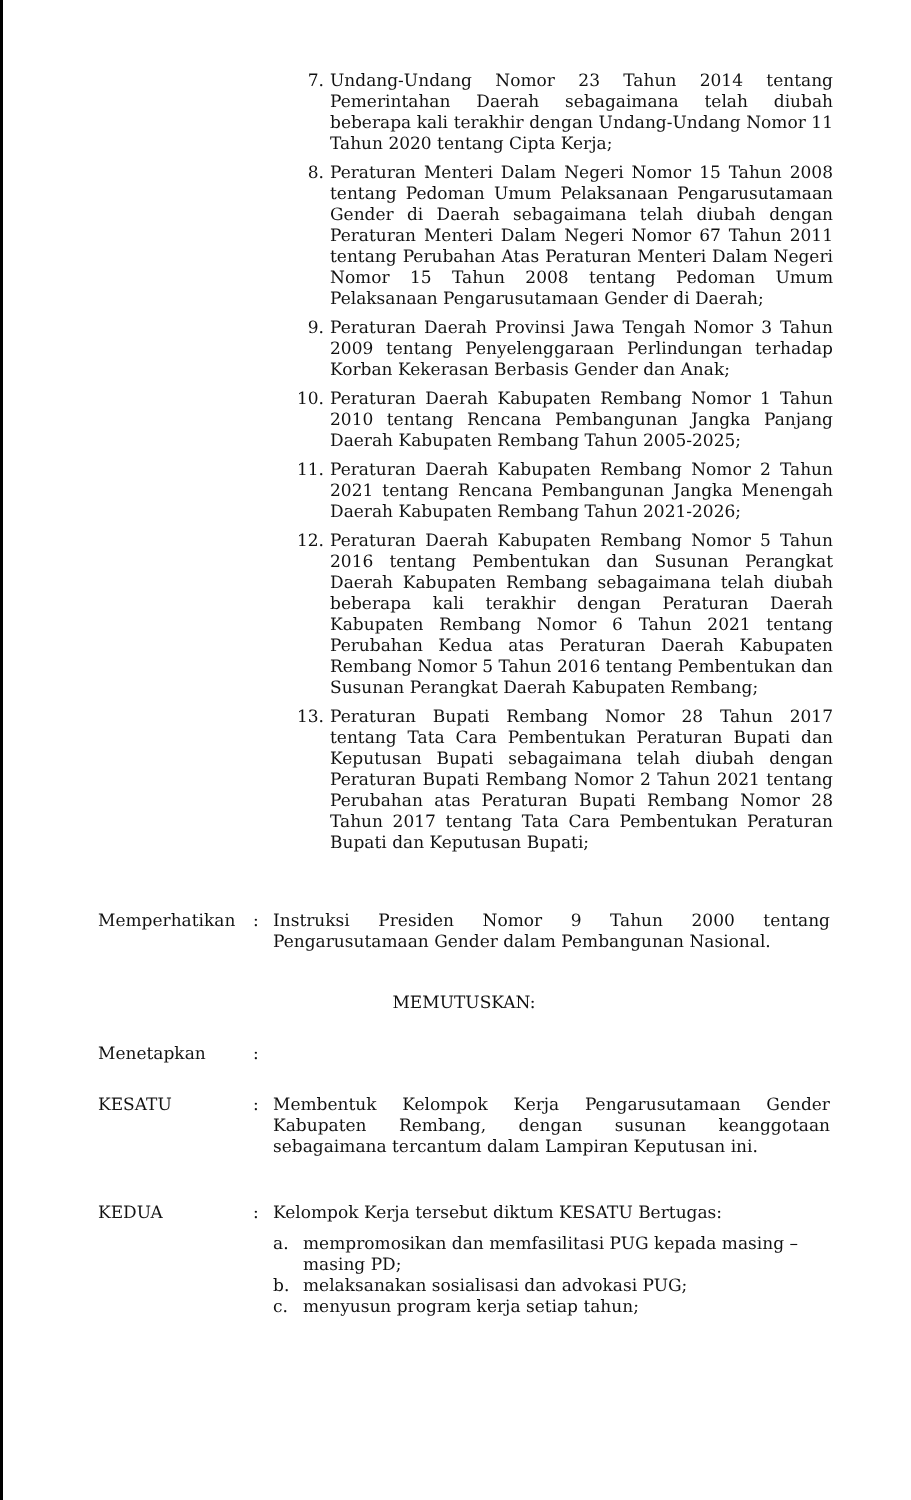7. Undang-Undang Nomor 23 Tahun 2014 tentang Pemerintahan Daerah sebagaimana telah diubah beberapa kali terakhir dengan Undang-Undang Nomor 11 Tahun 2020 tentang Cipta Kerja;
8. Peraturan Menteri Dalam Negeri Nomor 15 Tahun 2008 tentang Pedoman Umum Pelaksanaan Pengarusutamaan Gender di Daerah sebagaimana telah diubah dengan Peraturan Menteri Dalam Negeri Nomor 67 Tahun 2011 tentang Perubahan Atas Peraturan Menteri Dalam Negeri Nomor 15 Tahun 2008 tentang Pedoman Umum Pelaksanaan Pengarusutamaan Gender di Daerah;
9. Peraturan Daerah Provinsi Jawa Tengah Nomor 3 Tahun 2009 tentang Penyelenggaraan Perlindungan terhadap Korban Kekerasan Berbasis Gender dan Anak;
10. Peraturan Daerah Kabupaten Rembang Nomor 1 Tahun 2010 tentang Rencana Pembangunan Jangka Panjang Daerah Kabupaten Rembang Tahun 2005-2025;
11. Peraturan Daerah Kabupaten Rembang Nomor 2 Tahun 2021 tentang Rencana Pembangunan Jangka Menengah Daerah Kabupaten Rembang Tahun 2021-2026;
12. Peraturan Daerah Kabupaten Rembang Nomor 5 Tahun 2016 tentang Pembentukan dan Susunan Perangkat Daerah Kabupaten Rembang sebagaimana telah diubah beberapa kali terakhir dengan Peraturan Daerah Kabupaten Rembang Nomor 6 Tahun 2021 tentang Perubahan Kedua atas Peraturan Daerah Kabupaten Rembang Nomor 5 Tahun 2016 tentang Pembentukan dan Susunan Perangkat Daerah Kabupaten Rembang;
13. Peraturan Bupati Rembang Nomor 28 Tahun 2017 tentang Tata Cara Pembentukan Peraturan Bupati dan Keputusan Bupati sebagaimana telah diubah dengan Peraturan Bupati Rembang Nomor 2 Tahun 2021 tentang Perubahan atas Peraturan Bupati Rembang Nomor 28 Tahun 2017 tentang Tata Cara Pembentukan Peraturan Bupati dan Keputusan Bupati;
Memperhatikan : Instruksi Presiden Nomor 9 Tahun 2000 tentang Pengarusutamaan Gender dalam Pembangunan Nasional.
MEMUTUSKAN:
Menetapkan :
KESATU : Membentuk Kelompok Kerja Pengarusutamaan Gender Kabupaten Rembang, dengan susunan keanggotaan sebagaimana tercantum dalam Lampiran Keputusan ini.
KEDUA : Kelompok Kerja tersebut diktum KESATU Bertugas:
a. mempromosikan dan memfasilitasi PUG kepada masing – masing PD;
b. melaksanakan sosialisasi dan advokasi PUG;
c. menyusun program kerja setiap tahun;